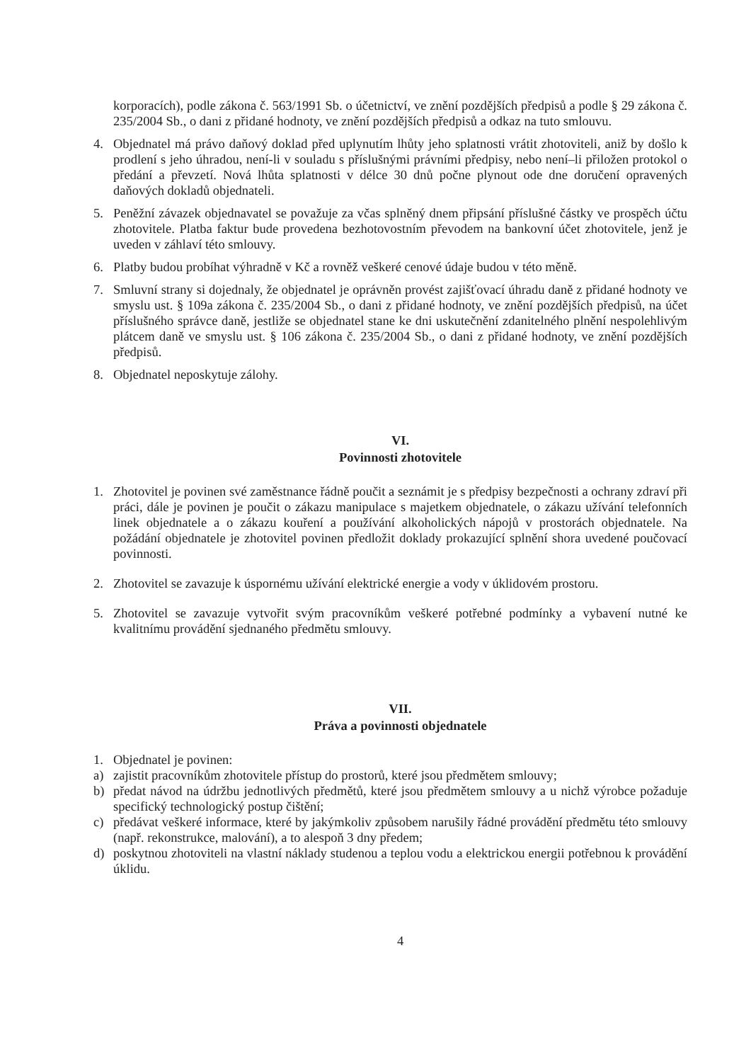korporacích), podle zákona č. 563/1991 Sb. o účetnictví, ve znění pozdějších předpisů a podle § 29 zákona č. 235/2004 Sb., o dani z přidané hodnoty, ve znění pozdějších předpisů a odkaz na tuto smlouvu.
4. Objednatel má právo daňový doklad před uplynutím lhůty jeho splatnosti vrátit zhotoviteli, aniž by došlo k prodlení s jeho úhradou, není-li v souladu s příslušnými právními předpisy, nebo není–li přiložen protokol o předání a převzetí. Nová lhůta splatnosti v délce 30 dnů počne plynout ode dne doručení opravených daňových dokladů objednateli.
5. Peněžní závazek objednavatel se považuje za včas splněný dnem připsání příslušné částky ve prospěch účtu zhotovitele. Platba faktur bude provedena bezhotovostním převodem na bankovní účet zhotovitele, jenž je uveden v záhlaví této smlouvy.
6. Platby budou probíhat výhradně v Kč a rovněž veškeré cenové údaje budou v této měně.
7. Smluvní strany si dojednaly, že objednatel je oprávněn provést zajišťovací úhradu daně z přidané hodnoty ve smyslu ust. § 109a zákona č. 235/2004 Sb., o dani z přidané hodnoty, ve znění pozdějších předpisů, na účet příslušného správce daně, jestliže se objednatel stane ke dni uskutečnění zdanitelného plnění nespolehlivým plátcem daně ve smyslu ust. § 106 zákona č. 235/2004 Sb., o dani z přidané hodnoty, ve znění pozdějších předpisů.
8. Objednatel neposkytuje zálohy.
VI.
Povinnosti zhotovitele
1. Zhotovitel je povinen své zaměstnance řádně poučit a seznámit je s předpisy bezpečnosti a ochrany zdraví při práci, dále je povinen je poučit o zákazu manipulace s majetkem objednatele, o zákazu užívání telefonních linek objednatele a o zákazu kouření a používání alkoholických nápojů v prostorách objednatele. Na požádání objednatele je zhotovitel povinen předložit doklady prokazující splnění shora uvedené poučovací povinnosti.
2. Zhotovitel se zavazuje k úspornému užívání elektrické energie a vody v úklidovém prostoru.
5. Zhotovitel se zavazuje vytvořit svým pracovníkům veškeré potřebné podmínky a vybavení nutné ke kvalitnímu provádění sjednaného předmětu smlouvy.
VII.
Práva a povinnosti objednatele
1. Objednatel je povinen:
a) zajistit pracovníkům zhotovitele přístup do prostorů, které jsou předmětem smlouvy;
b) předat návod na údržbu jednotlivých předmětů, které jsou předmětem smlouvy a u nichž výrobce požaduje specifický technologický postup čištění;
c) předávat veškeré informace, které by jakýmkoliv způsobem narušily řádné provádění předmětu této smlouvy (např. rekonstrukce, malování), a to alespoň 3 dny předem;
d) poskytnou zhotoviteli na vlastní náklady studenou a teplou vodu a elektrickou energii potřebnou k provádění úklidu.
4